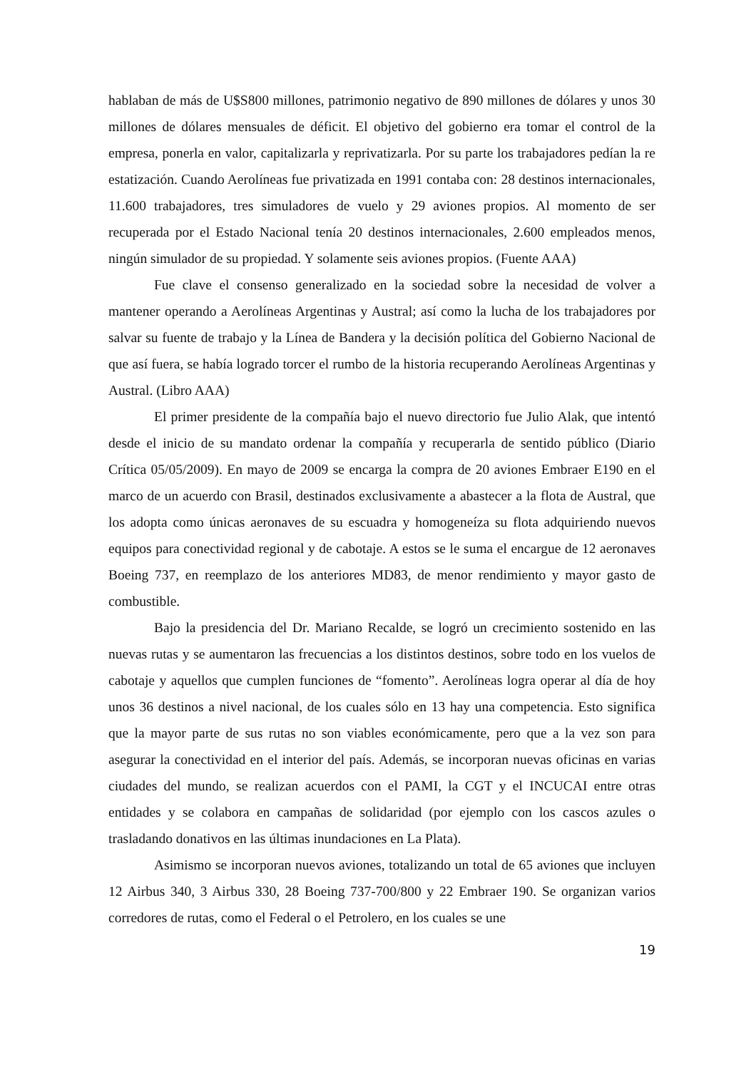hablaban de más de U$S800 millones, patrimonio negativo de 890 millones de dólares y unos 30 millones de dólares mensuales de déficit. El objetivo del gobierno era tomar el control de la empresa, ponerla en valor, capitalizarla y reprivatizarla. Por su parte los trabajadores pedían la re estatización. Cuando Aerolíneas fue privatizada en 1991 contaba con: 28 destinos internacionales, 11.600 trabajadores, tres simuladores de vuelo y 29 aviones propios. Al momento de ser recuperada por el Estado Nacional tenía 20 destinos internacionales, 2.600 empleados menos, ningún simulador de su propiedad. Y solamente seis aviones propios. (Fuente AAA)
Fue clave el consenso generalizado en la sociedad sobre la necesidad de volver a mantener operando a Aerolíneas Argentinas y Austral; así como la lucha de los trabajadores por salvar su fuente de trabajo y la Línea de Bandera y la decisión política del Gobierno Nacional de que así fuera, se había logrado torcer el rumbo de la historia recuperando Aerolíneas Argentinas y Austral. (Libro AAA)
El primer presidente de la compañía bajo el nuevo directorio fue Julio Alak, que intentó desde el inicio de su mandato ordenar la compañía y recuperarla de sentido público (Diario Crítica 05/05/2009). En mayo de 2009 se encarga la compra de 20 aviones Embraer E190 en el marco de un acuerdo con Brasil, destinados exclusivamente a abastecer a la flota de Austral, que los adopta como únicas aeronaves de su escuadra y homogeneíza su flota adquiriendo nuevos equipos para conectividad regional y de cabotaje. A estos se le suma el encargue de 12 aeronaves Boeing 737, en reemplazo de los anteriores MD83, de menor rendimiento y mayor gasto de combustible.
Bajo la presidencia del Dr. Mariano Recalde, se logró un crecimiento sostenido en las nuevas rutas y se aumentaron las frecuencias a los distintos destinos, sobre todo en los vuelos de cabotaje y aquellos que cumplen funciones de “fomento”. Aerolíneas logra operar al día de hoy unos 36 destinos a nivel nacional, de los cuales sólo en 13 hay una competencia. Esto significa que la mayor parte de sus rutas no son viables económicamente, pero que a la vez son para asegurar la conectividad en el interior del país. Además, se incorporan nuevas oficinas en varias ciudades del mundo, se realizan acuerdos con el PAMI, la CGT y el INCUCAI entre otras entidades y se colabora en campañas de solidaridad (por ejemplo con los cascos azules o trasladando donativos en las últimas inundaciones en La Plata).
Asimismo se incorporan nuevos aviones, totalizando un total de 65 aviones que incluyen 12 Airbus 340, 3 Airbus 330, 28 Boeing 737-700/800 y 22 Embraer 190. Se organizan varios corredores de rutas, como el Federal o el Petrolero, en los cuales se une
19